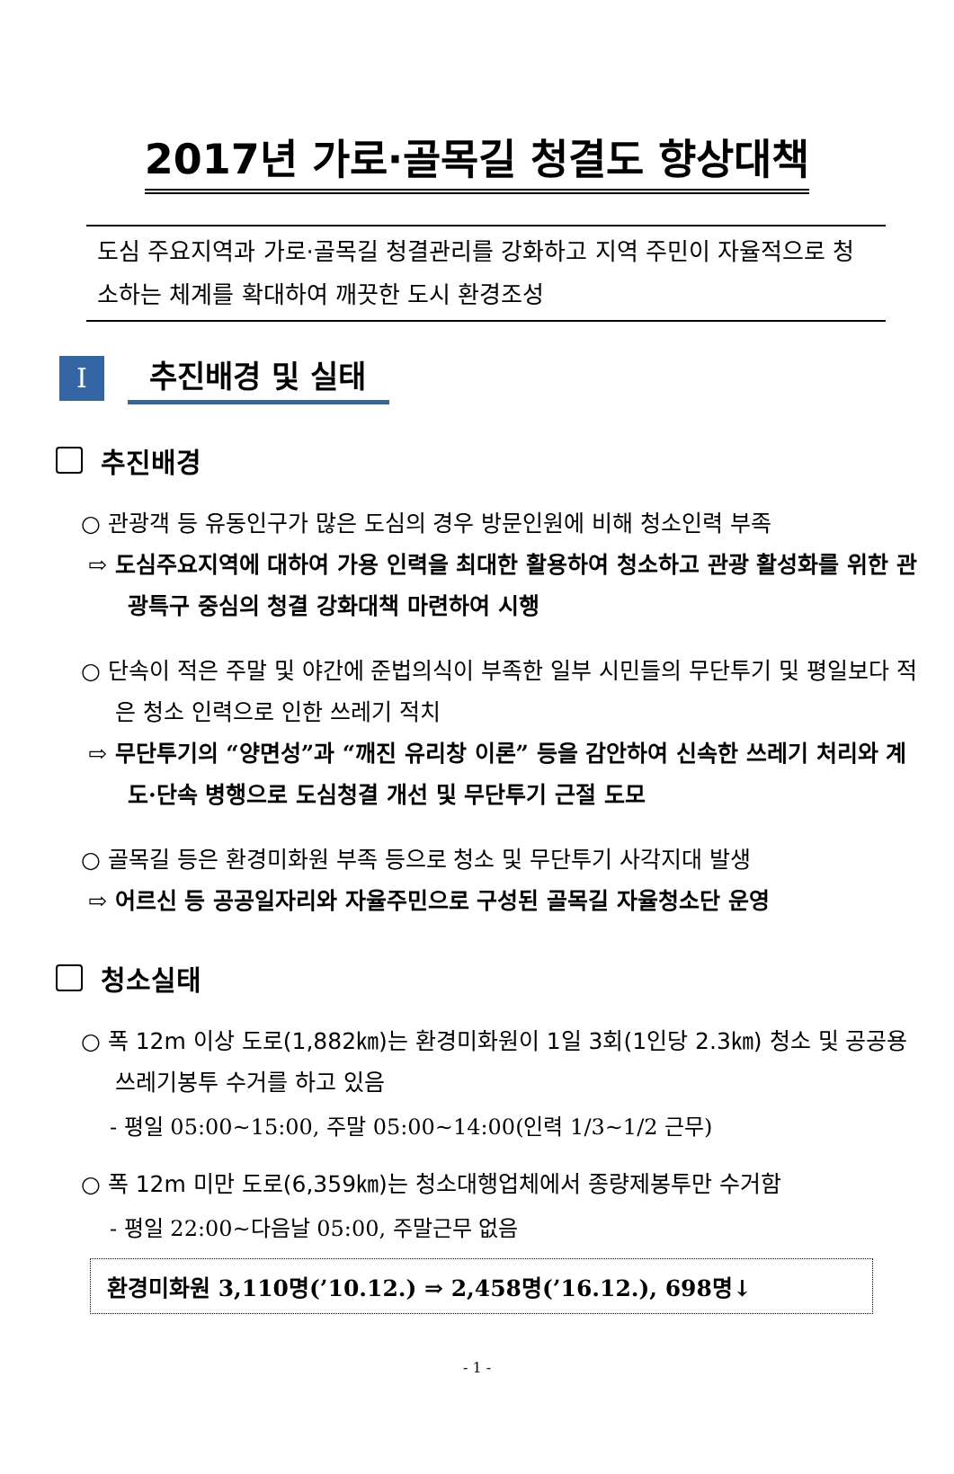2017년 가로·골목길 청결도 향상대책
도심 주요지역과 가로·골목길 청결관리를 강화하고 지역 주민이 자율적으로 청소하는 체계를 확대하여 깨끗한 도시 환경조성
Ⅰ
추진배경 및 실태
추진배경
○ 관광객 등 유동인구가 많은 도심의 경우 방문인원에 비해 청소인력 부족
⇨ 도심주요지역에 대하여 가용 인력을 최대한 활용하여 청소하고 관광 활성화를 위한 관광특구 중심의 청결 강화대책 마련하여 시행
○ 단속이 적은 주말 및 야간에 준법의식이 부족한 일부 시민들의 무단투기 및 평일보다 적은 청소 인력으로 인한 쓰레기 적치
⇨ 무단투기의 “양면성”과 “깨진 유리창 이론” 등을 감안하여 신속한 쓰레기 처리와 계도·단속 병행으로 도심청결 개선 및 무단투기 근절 도모
○ 골목길 등은 환경미화원 부족 등으로 청소 및 무단투기 사각지대 발생
⇨ 어르신 등 공공일자리와 자율주민으로 구성된 골목길 자율청소단 운영
청소실태
○ 폭 12m 이상 도로(1,882㎞)는 환경미화원이 1일 3회(1인당 2.3㎞) 청소 및 공공용 쓰레기봉투 수거를 하고 있음
- 평일 05:00~15:00, 주말 05:00~14:00(인력 1/3~1/2 근무)
○ 폭 12m 미만 도로(6,359㎞)는 청소대행업체에서 종량제봉투만 수거함
- 평일 22:00~다음날 05:00, 주말근무 없음
환경미화원 3,110명(’10.12.) ⇒ 2,458명(’16.12.), 698명↓
- 1 -